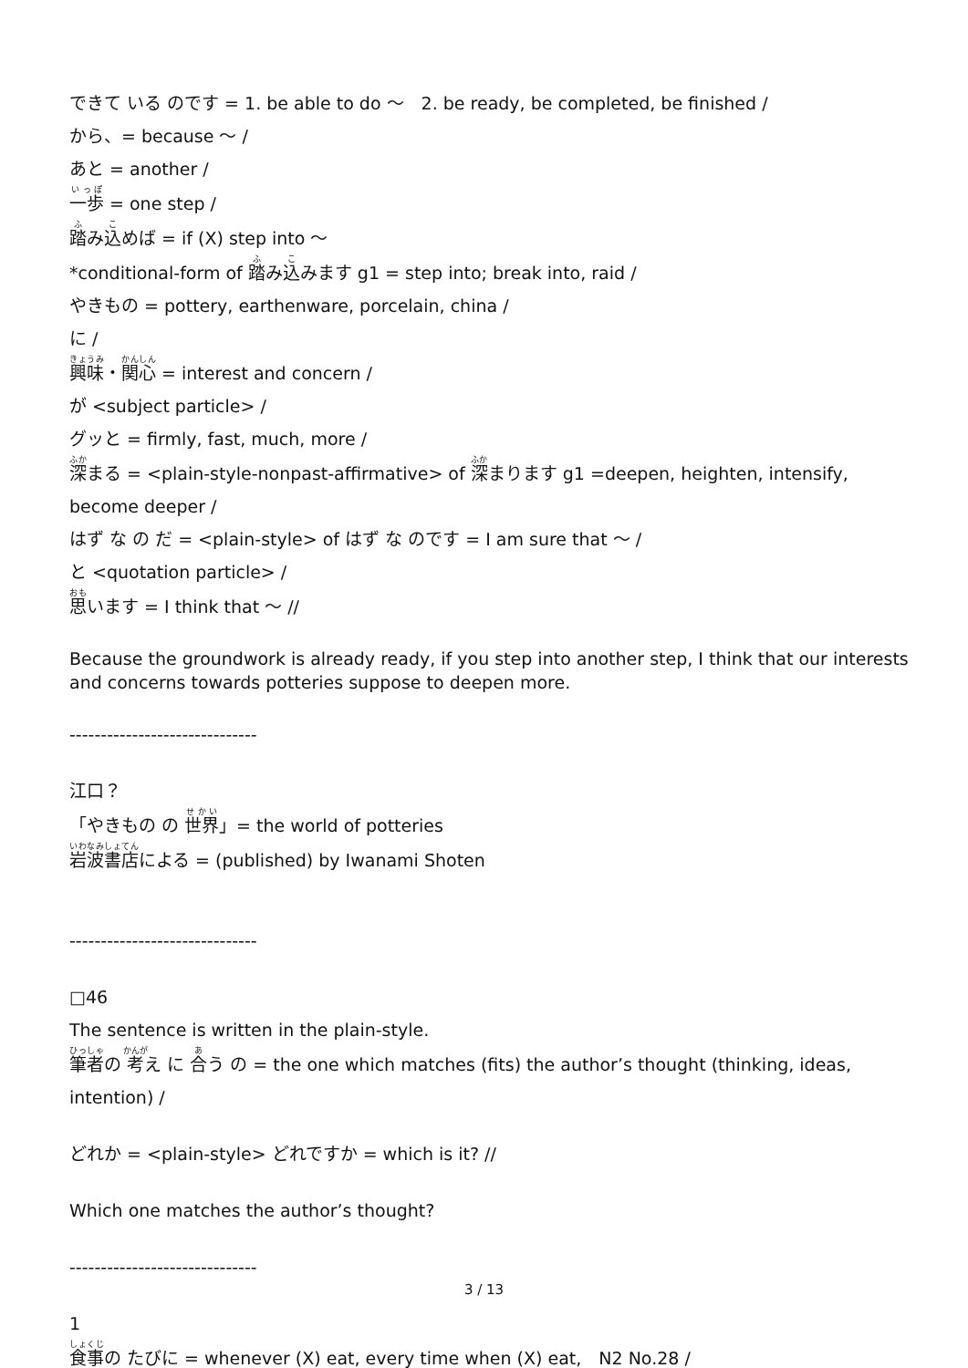できて いる のです = 1. be able to do 〜　2. be ready, be completed, be finished /
から、= because 〜 /
あと = another /
一歩 = one step /
踏み込めば = if (X) step into 〜
*conditional-form of 踏み込みます g1 = step into; break into, raid /
やきもの = pottery, earthenware, porcelain, china /
に /
興味・関心 = interest and concern /
が <subject particle> /
グッと = firmly, fast, much, more /
深まる = <plain-style-nonpast-affirmative> of 深まります g1 =deepen, heighten, intensify, become deeper /
はず な の だ = <plain-style> of はず な のです = I am sure that 〜 /
と <quotation particle> /
思います = I think that 〜 //
Because the groundwork is already ready, if you step into another step, I think that our interests and concerns towards potteries suppose to deepen more.
------------------------------
江口？
「やきもの の 世界」= the world of potteries
岩波書店による = (published) by Iwanami Shoten
------------------------------
□46
The sentence is written in the plain-style.
筆者の 考え に 合う の = the one which matches (fits) the author’s thought (thinking, ideas, intention) /
どれか = <plain-style> どれですか = which is it? //
Which one matches the author’s thought?
------------------------------
1
食事の たびに = whenever (X) eat, every time when (X) eat,　N2 No.28 /
3 / 13